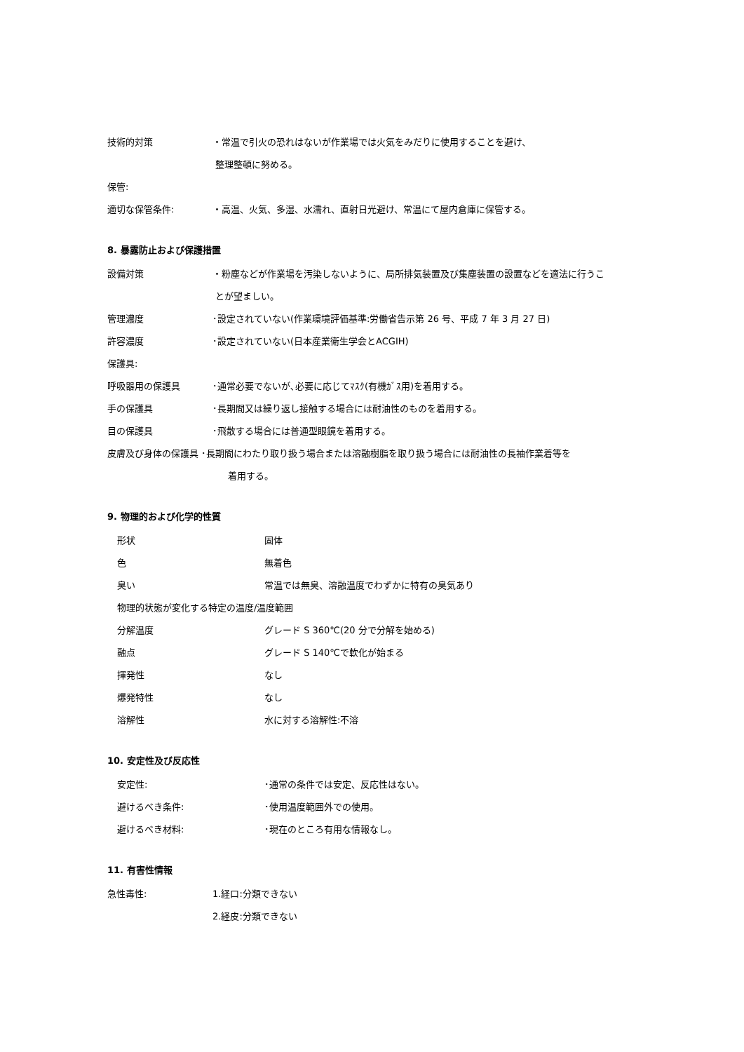技術的対策
・常温で引火の恐れはないが作業場では火気をみだりに使用することを避け、
整理整頓に努める。
保管:
適切な保管条件:
・高温、火気、多湿、水濡れ、直射日光避け、常温にて屋内倉庫に保管する。
8. 暴露防止および保護措置
設備対策
・粉塵などが作業場を汚染しないように、局所排気装置及び集塵装置の設置などを適法に行うこ
とが望ましい。
管理濃度
･設定されていない(作業環境評価基準:労働省告示第 26 号、平成 7 年 3 月 27 日)
許容濃度
･設定されていない(日本産業衛生学会とACGIH)
保護具:
呼吸器用の保護具
･通常必要でないが､必要に応じてﾏｽｸ(有機ｶﾞｽ用)を着用する。
手の保護具
･長期間又は繰り返し接触する場合には耐油性のものを着用する。
目の保護具
･飛散する場合には普通型眼鏡を着用する。
皮膚及び身体の保護具 ･長期間にわたり取り扱う場合または溶融樹脂を取り扱う場合には耐油性の長袖作業着等を
着用する。
9. 物理的および化学的性質
形状 固体
色 無着色
臭い
常温では無臭、溶融温度でわずかに特有の臭気あり
物理的状態が変化する特定の温度/温度範囲
分解温度
グレード S 360℃(20 分で分解を始める)
融点 グレード S 140℃で軟化が始まる
揮発性 なし
爆発特性 なし
溶解性 水に対する溶解性:不溶
10. 安定性及び反応性
安定性: ･通常の条件では安定、反応性はない。
避けるべき条件: ･使用温度範囲外での使用。
避けるべき材料: ･現在のところ有用な情報なし。
11. 有害性情報
急性毒性: 1.経口:分類できない
2.経皮:分類できない